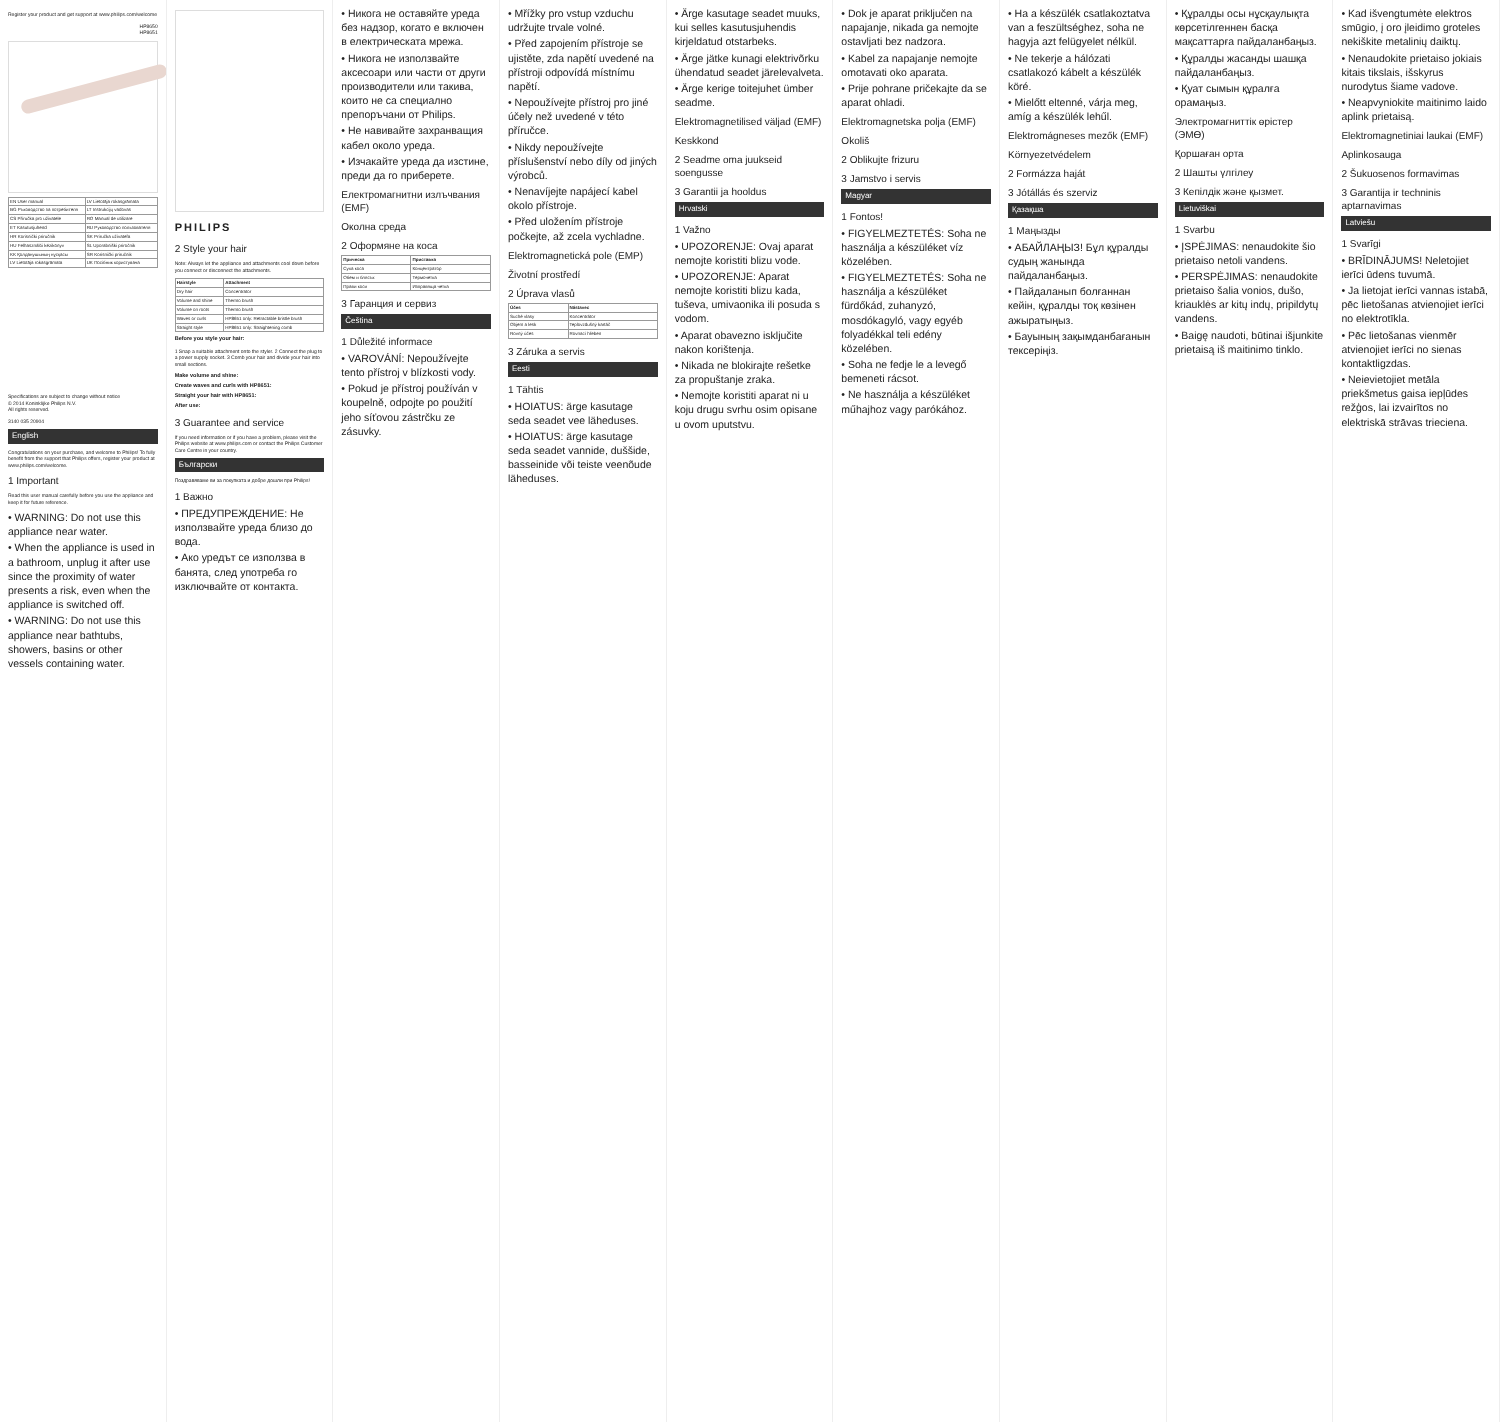Register your product and get support at www.philips.com/welcome
HP8650
HP8651
| EN User manual | LV Lietotāja rokasgrāmata |
| BG Ръководство за потребителя | LT Instrukcijų vadovas |
| CS Příručka pro uživatele | RO Manual de utilizare |
| ET Kasutusjuhend | RU Руководство пользователя |
| HR Korisnički priručnik | SK Príručka užívateľa |
| HU Felhasználói kézikönyv | SL Uporabniški priročnik |
| KK Қолданушының нұсқасы | SR Korisnički priručnik |
| LV Lietotāja rokasgrāmata | UK Посібник користувача |
Specifications are subject to change without notice
© 2014 Koninklijke Philips N.V.
All rights reserved.
3140 035 20904
English
Congratulations on your purchase, and welcome to Philips! To fully benefit from the support that Philips offers, register your product at www.philips.com/welcome.
1 Important
Read this user manual carefully before you use the appliance and keep it for future reference.
• WARNING: Do not use this appliance near water.
• When the appliance is used in a bathroom, unplug it after use since the proximity of water presents a risk, even when the appliance is switched off.
• WARNING: Do not use this appliance near bathtubs, showers, basins or other vessels containing water.
PHILIPS
2 Style your hair
Note: Always let the appliance and attachments cool down before you connect or disconnect the attachments.
| Hairstyle | Attachment |
| --- | --- |
| Dry hair | Concentrator |
| Volume and shine | Thermo brush |
| Volume on roots | Thermo brush |
| Waves or curls | HP8651 only: Retractable bristle brush |
| Straight style | HP8651 only: Straightening comb |
Before you style your hair:
1 Snap a suitable attachment onto the styler. 2 Connect the plug to a power supply socket. 3 Comb your hair and divide your hair into small sections.
Make volume and shine:
Create waves and curls with HP8651:
Straight your hair with HP8651:
After use:
3 Guarantee and service
If you need information or if you have a problem, please visit the Philips website at www.philips.com or contact the Philips Customer Care Centre in your country.
Български
Поздравяваме ви за покупката и добре дошли при Philips!
1 Важно
• ПРЕДУПРЕЖДЕНИЕ: Не използвайте уреда близо до вода.
• Ако уредът се използва в банята, след употреба го изключвайте от контакта.
• Никога не оставяйте уреда без надзор, когато е включен в електрическата мрежа.
• Никога не използвайте аксесоари или части от други производители или такива, които не са специално препоръчани от Philips.
• Не навивайте захранващия кабел около уреда.
• Изчакайте уреда да изстине, преди да го приберете.
Електромагнитни излъчвания (EMF)
Околна среда
2 Оформяне на коса
| Прическа | Приставка |
| --- | --- |
| Суха коса | Концентратор |
| Обем и блясък | Термочетка |
| Прави коси | Изправяща четка |
3 Гаранция и сервиз
Čeština
1 Důležité informace
• VAROVÁNÍ: Nepoužívejte tento přístroj v blízkosti vody.
• Pokud je přístroj používán v koupelně, odpojte po použití jeho síťovou zástrčku ze zásuvky.
• Mřížky pro vstup vzduchu udržujte trvale volné.
• Před zapojením přístroje se ujistěte, zda napětí uvedené na přístroji odpovídá místnímu napětí.
• Nepoužívejte přístroj pro jiné účely než uvedené v této příručce.
• Nikdy nepoužívejte příslušenství nebo díly od jiných výrobců.
• Nenavíjejte napájecí kabel okolo přístroje.
• Před uložením přístroje počkejte, až zcela vychladne.
Elektromagnetická pole (EMP)
Životní prostředí
2 Úprava vlasů
| Účes | Nástavec |
| --- | --- |
| Suché vlasy | Koncentrátor |
| Objem a lesk | Teplovzdušný kartáč |
| Rovný účes | Rovnací hřeben |
3 Záruka a servis
Eesti
1 Tähtis
• HOIATUS: ärge kasutage seda seadet vee läheduses.
• HOIATUS: ärge kasutage seda seadet vannide, duššide, basseinide või teiste veenõude läheduses.
• Ärge kasutage seadet muuks, kui selles kasutusjuhendis kirjeldatud otstarbeks.
• Ärge jätke kunagi elektrivõrku ühendatud seadet järelevalveta.
• Ärge kerige toitejuhet ümber seadme.
Elektromagnetilised väljad (EMF)
Keskkond
2 Seadme oma juukseid soengusse
3 Garantii ja hooldus
Hrvatski
1 Važno
• UPOZORENJE: Ovaj aparat nemojte koristiti blizu vode.
• UPOZORENJE: Aparat nemojte koristiti blizu kada, tuševa, umivaonika ili posuda s vodom.
• Aparat obavezno isključite nakon korištenja.
• Nikada ne blokirajte rešetke za propuštanje zraka.
• Nemojte koristiti aparat ni u koju drugu svrhu osim opisane u ovom uputstvu.
• Dok je aparat priključen na napajanje, nikada ga nemojte ostavljati bez nadzora.
• Kabel za napajanje nemojte omotavati oko aparata.
• Prije pohrane pričekajte da se aparat ohladi.
Elektromagnetska polja (EMF)
Okoliš
2 Oblikujte frizuru
3 Jamstvo i servis
Magyar
1 Fontos!
• FIGYELMEZTETÉS: Soha ne használja a készüléket víz közelében.
• FIGYELMEZTETÉS: Soha ne használja a készüléket fürdőkád, zuhanyzó, mosdókagyló, vagy egyéb folyadékkal teli edény közelében.
• Soha ne fedje le a levegő bemeneti rácsot.
• Ne használja a készüléket műhajhoz vagy parókához.
• Ha a készülék csatlakoztatva van a feszültséghez, soha ne hagyja azt felügyelet nélkül.
• Ne tekerje a hálózati csatlakozó kábelt a készülék köré.
• Mielőtt eltenné, várja meg, amíg a készülék lehűl.
Elektromágneses mezők (EMF)
Környezetvédelem
2 Formázza haját
3 Jótállás és szerviz
Қазақша
1 Маңызды
• АБАЙЛАҢЫЗ! Бұл құралды судың жанында пайдаланбаңыз.
• Пайдаланып болғаннан кейін, құралды тоқ көзінен ажыратыңыз.
• Бауының зақымданбағанын тексеріңіз.
• Құралды осы нұсқаулықта көрсетілгеннен басқа мақсаттарға пайдаланбаңыз.
• Құралды жасанды шашқа пайдаланбаңыз.
• Қуат сымын құралға орамаңыз.
Электромагниттік өрістер (ЭМӨ)
Қоршаған орта
2 Шашты үлгілеу
3 Кепілдік және қызмет.
Lietuviškai
1 Svarbu
• ĮSPĖJIMAS: nenaudokite šio prietaiso netoli vandens.
• PERSPĖJIMAS: nenaudokite prietaiso šalia vonios, dušo, kriauklės ar kitų indų, pripildytų vandens.
• Baigę naudoti, būtinai išjunkite prietaisą iš maitinimo tinklo.
• Kad išvengtumėte elektros smūgio, į oro įleidimo groteles nekiškite metalinių daiktų.
• Nenaudokite prietaiso jokiais kitais tikslais, išskyrus nurodytus šiame vadove.
• Neapvyniokite maitinimo laido aplink prietaisą.
Elektromagnetiniai laukai (EMF)
Aplinkosauga
2 Šukuosenos formavimas
3 Garantija ir techninis aptarnavimas
Latviešu
1 Svarīgi
• BRĪDINĀJUMS! Neletojiet ierīci ūdens tuvumā.
• Ja lietojat ierīci vannas istabā, pēc lietošanas atvienojiet ierīci no elektrotīkla.
• Pēc lietošanas vienmēr atvienojiet ierīci no sienas kontaktligzdas.
• Neievietojiet metāla priekšmetus gaisa iepļūdes režģos, lai izvairītos no elektriskā strāvas trieciena.